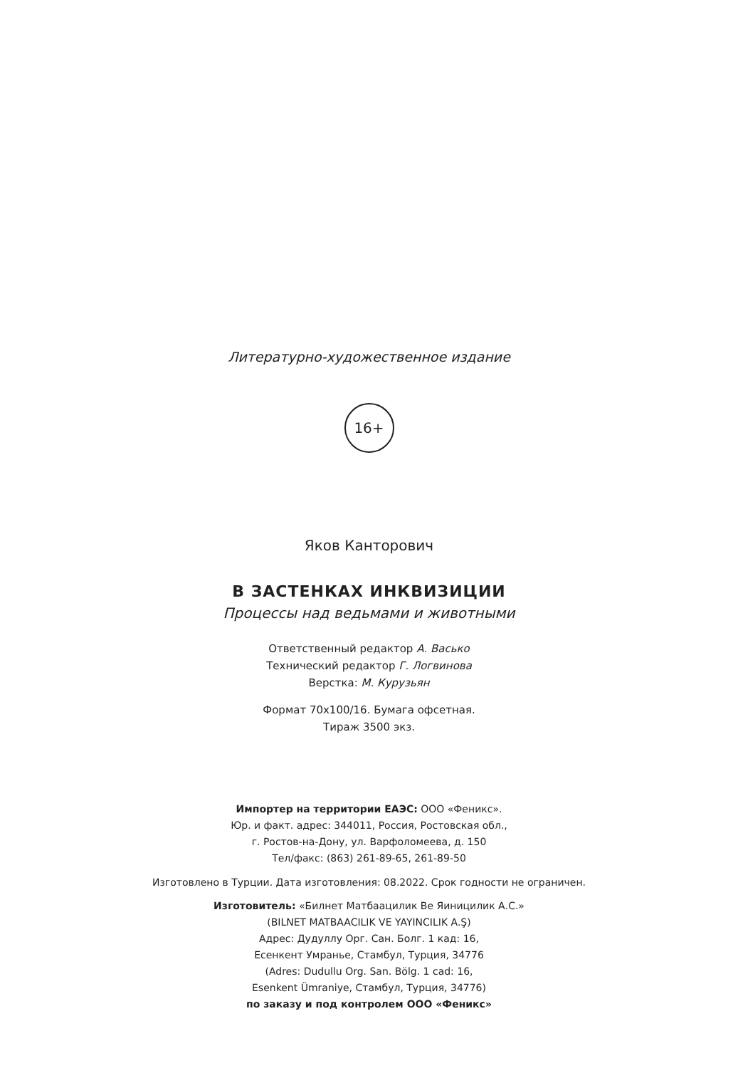Литературно-художественное издание
16+
Яков Канторович
В ЗАСТЕНКАХ ИНКВИЗИЦИИ
Процессы над ведьмами и животными
Ответственный редактор А. Васько
Технический редактор Г. Логвинова
Верстка: М. Курузьян
Формат 70x100/16. Бумага офсетная.
Тираж 3500 экз.
Импортер на территории ЕАЭС: ООО «Феникс».
Юр. и факт. адрес: 344011, Россия, Ростовская обл.,
г. Ростов-на-Дону, ул. Варфоломеева, д. 150
Тел/факс: (863) 261-89-65, 261-89-50
Изготовлено в Турции. Дата изготовления: 08.2022. Срок годности не ограничен.
Изготовитель: «Билнет Матбаацилик Ве Яиницилик А.С.»
(BILNET MATBAACILIK VE YAYINCILIK A.Ş)
Адрес: Дудуллу Орг. Сан. Болг. 1 кад: 16,
Есенкент Умранье, Стамбул, Турция, 34776
(Adres: Dudullu Org. San. Bölg. 1 cad: 16,
Esenkent Ümraniye, Стамбул, Турция, 34776)
по заказу и под контролем ООО «Феникс»